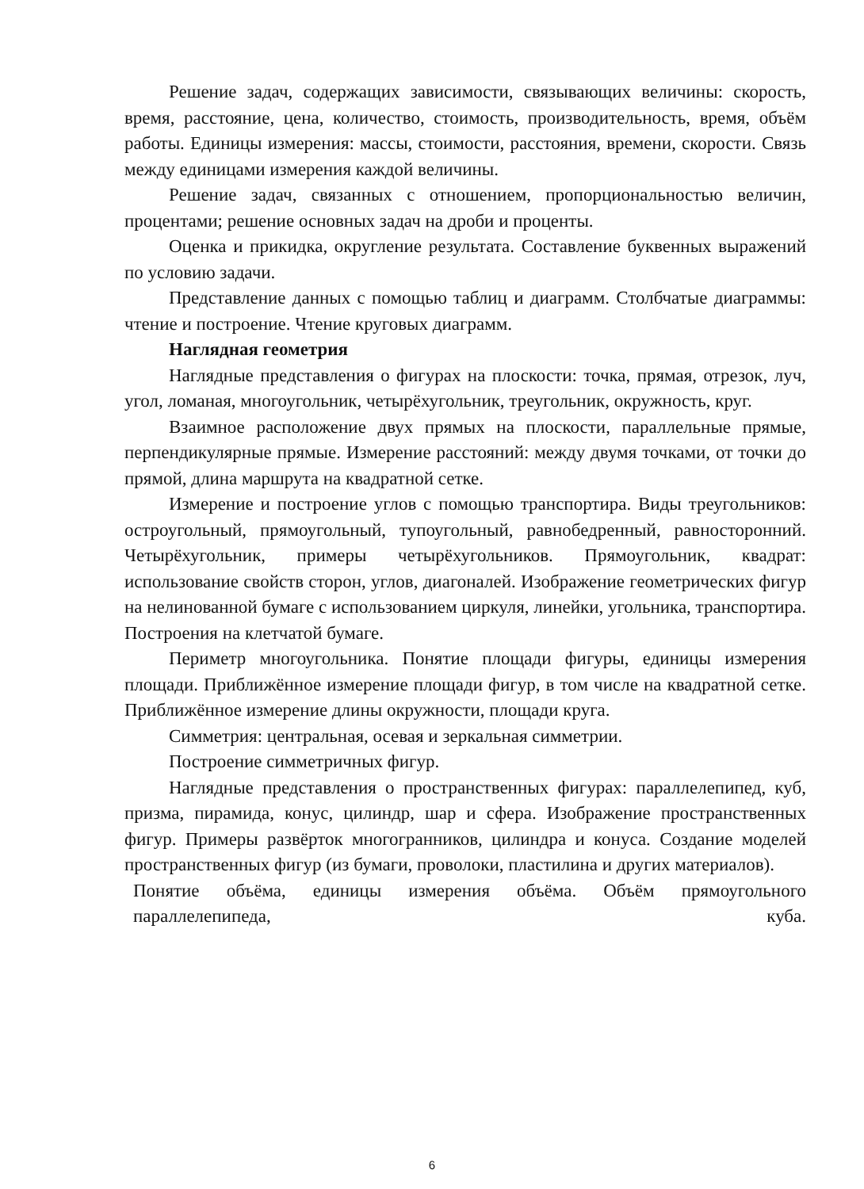Решение задач, содержащих зависимости, связывающих величины: скорость, время, расстояние, цена, количество, стоимость, производительность, время, объём работы. Единицы измерения: массы, стоимости, расстояния, времени, скорости. Связь между единицами измерения каждой величины.
Решение задач, связанных с отношением, пропорциональностью величин, процентами; решение основных задач на дроби и проценты.
Оценка и прикидка, округление результата. Составление буквенных выражений по условию задачи.
Представление данных с помощью таблиц и диаграмм. Столбчатые диаграммы: чтение и построение. Чтение круговых диаграмм.
Наглядная геометрия
Наглядные представления о фигурах на плоскости: точка, прямая, отрезок, луч, угол, ломаная, многоугольник, четырёхугольник, треугольник, окружность, круг.
Взаимное расположение двух прямых на плоскости, параллельные прямые, перпендикулярные прямые. Измерение расстояний: между двумя точками, от точки до прямой, длина маршрута на квадратной сетке.
Измерение и построение углов с помощью транспортира. Виды треугольников: остроугольный, прямоугольный, тупоугольный, равнобедренный, равносторонний. Четырёхугольник, примеры четырёхугольников. Прямоугольник, квадрат: использование свойств сторон, углов, диагоналей. Изображение геометрических фигур на нелинованной бумаге с использованием циркуля, линейки, угольника, транспортира. Построения на клетчатой бумаге.
Периметр многоугольника. Понятие площади фигуры, единицы измерения площади. Приближённое измерение площади фигур, в том числе на квадратной сетке. Приближённое измерение длины окружности, площади круга.
Симметрия: центральная, осевая и зеркальная симметрии.
Построение симметричных фигур.
Наглядные представления о пространственных фигурах: параллелепипед, куб, призма, пирамида, конус, цилиндр, шар и сфера. Изображение пространственных фигур. Примеры развёрток многогранников, цилиндра и конуса. Создание моделей пространственных фигур (из бумаги, проволоки, пластилина и других материалов).
Понятие объёма, единицы измерения объёма. Объём прямоугольного параллелепипеда, куба.
6